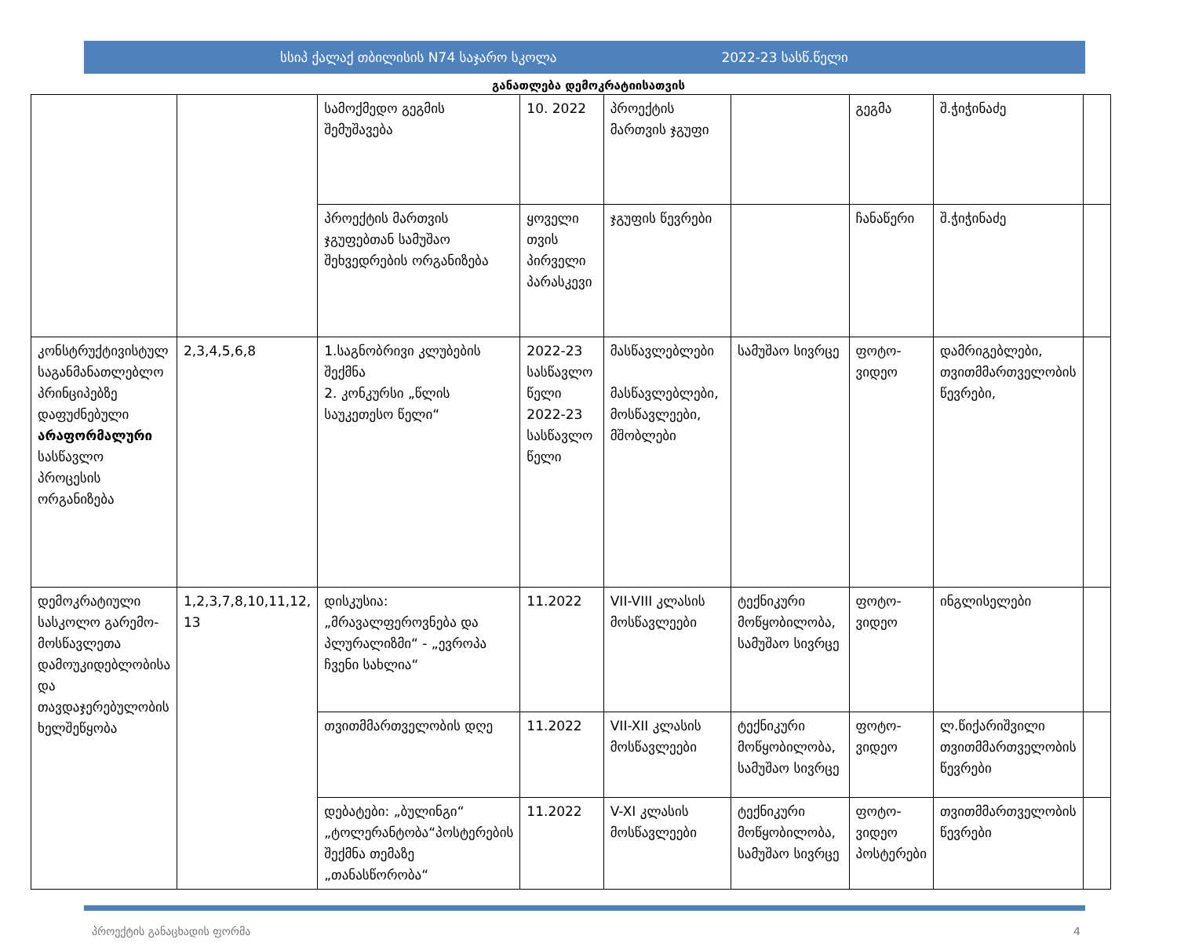სსიპ ქალაქ თბილისის N74 საჯარო სკოლა 2022-23 სასწ.წელი
განათლება დემოკრატიისათვის
| | | სამოქმედო გეგმის შემუშავება | 10. 2022 | პროექტის მართვის ჯგუფი | | გეგმა | შ.ჭიჭინაძე | |
| | | პროექტის მართვის ჯგუფებთან სამუშაო შეხვედრების ორგანიზება | ყოველი თვის პირველი პარასკევი | ჯგუფის წევრები | | ჩანაწერი | შ.ჭიჭინაძე | |
| კონსტრუქტივისტულ საგანმანათლებლო პრინციპებზე დაფუძნებული არაფორმალური სასწავლო პროცესის ორგანიზება | 2,3,4,5,6,8 | 1.საგნობრივი კლუბების შექმნა 2. კონკურსი „წლის საუკეთესო წელი“ | 2022-23 სასწავლო წელი 2022-23 სასწავლო წელი | მასწავლებლები მასწავლებლები, მოსწავლეები, მშობლები | სამუშაო სივრცე | ფოტო-ვიდეო | დამრიგებლები, თვითმმართველობის წევრები, | |
| დემოკრატიული სასკოლო გარემო-მოსწავლეთა დამოუკიდებლობისა და თავდაჯერებულობის ხელშეწყობა | 1,2,3,7,8,10,11,12, 13 | დისკუსია: „მრავალფეროვნება და პლურალიზმი“ - „ევროპა ჩვენი სახლია“ | 11.2022 | VII-VIII კლასის მოსწავლეები | ტექნიკური მოწყობილობა, სამუშაო სივრცე | ფოტო-ვიდეო | ინგლისელები | |
| | | თვითმმართველობის დღე | 11.2022 | VII-XII კლასის მოსწავლეები | ტექნიკური მოწყობილობა, სამუშაო სივრცე | ფოტო-ვიდეო | ლ.წიქარიშვილი თვითმმართველობის წევრები | |
| | | დებატები: „ბულინგი“ „ტოლერანტობა“პოსტერების შექმნა თემაზე „თანასწორობა“ | 11.2022 | V-XI კლასის მოსწავლეები | ტექნიკური მოწყობილობა, სამუშაო სივრცე | ფოტო-ვიდეო პოსტერები | თვითმმართველობის წევრები | |
პროექტის განაცხადის ფორმა 4